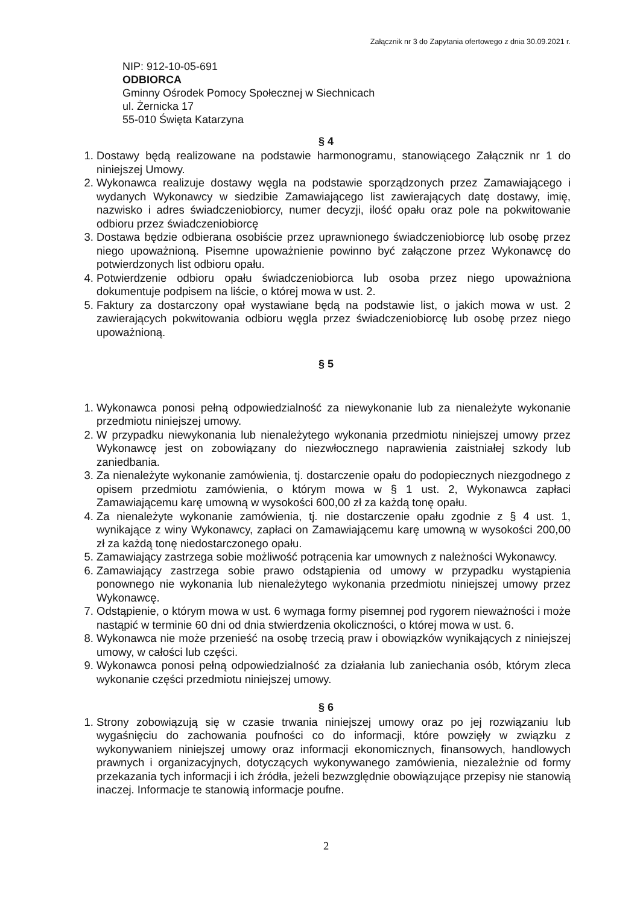Załącznik nr 3 do Zapytania ofertowego z dnia 30.09.2021 r.
NIP: 912-10-05-691
ODBIORCA
Gminny Ośrodek Pomocy Społecznej w Siechnicach
ul. Żernicka 17
55-010 Święta Katarzyna
§ 4
1. Dostawy będą realizowane na podstawie harmonogramu, stanowiącego Załącznik nr 1 do niniejszej Umowy.
2. Wykonawca realizuje dostawy węgla na podstawie sporządzonych przez Zamawiającego i wydanych Wykonawcy w siedzibie Zamawiającego list zawierających datę dostawy, imię, nazwisko i adres świadczeniobiorcy, numer decyzji, ilość opału oraz pole na pokwitowanie odbioru przez świadczeniobiorcę
3. Dostawa będzie odbierana osobiście przez uprawnionego świadczeniobiorcę lub osobę przez niego upoważnioną. Pisemne upoważnienie powinno być załączone przez Wykonawcę do potwierdzonych list odbioru opału.
4. Potwierdzenie odbioru opału świadczeniobiorca lub osoba przez niego upoważniona dokumentuje podpisem na liście, o której mowa w ust. 2.
5. Faktury za dostarczony opał wystawiane będą na podstawie list, o jakich mowa w ust. 2 zawierających pokwitowania odbioru węgla przez świadczeniobiorcę lub osobę przez niego upoważnioną.
§ 5
1. Wykonawca ponosi pełną odpowiedzialność za niewykonanie lub za nienależyte wykonanie przedmiotu niniejszej umowy.
2. W przypadku niewykonania lub nienależytego wykonania przedmiotu niniejszej umowy przez Wykonawcę jest on zobowiązany do niezwłocznego naprawienia zaistniałej szkody lub zaniedbania.
3. Za nienależyte wykonanie zamówienia, tj. dostarczenie opału do podopiecznych niezgodnego z opisem przedmiotu zamówienia, o którym mowa w § 1 ust. 2, Wykonawca zapłaci Zamawiającemu karę umowną w wysokości 600,00 zł za każdą tonę opału.
4. Za nienależyte wykonanie zamówienia, tj. nie dostarczenie opału zgodnie z § 4 ust. 1, wynikające z winy Wykonawcy, zapłaci on Zamawiającemu karę umowną w wysokości 200,00 zł za każdą tonę niedostarczonego opału.
5. Zamawiający zastrzega sobie możliwość potrącenia kar umownych z należności Wykonawcy.
6. Zamawiający zastrzega sobie prawo odstąpienia od umowy w przypadku wystąpienia ponownego nie wykonania lub nienależytego wykonania przedmiotu niniejszej umowy przez Wykonawcę.
7. Odstąpienie, o którym mowa w ust. 6 wymaga formy pisemnej pod rygorem nieważności i może nastąpić w terminie 60 dni od dnia stwierdzenia okoliczności, o której mowa w ust. 6.
8. Wykonawca nie może przenieść na osobę trzecią praw i obowiązków wynikających z niniejszej umowy, w całości lub części.
9. Wykonawca ponosi pełną odpowiedzialność za działania lub zaniechania osób, którym zleca wykonanie części przedmiotu niniejszej umowy.
§ 6
1. Strony zobowiązują się w czasie trwania niniejszej umowy oraz po jej rozwiązaniu lub wygaśnięciu do zachowania poufności co do informacji, które powzięły w związku z wykonywaniem niniejszej umowy oraz informacji ekonomicznych, finansowych, handlowych prawnych i organizacyjnych, dotyczących wykonywanego zamówienia, niezależnie od formy przekazania tych informacji i ich źródła, jeżeli bezwzględnie obowiązujące przepisy nie stanowią inaczej. Informacje te stanowią informacje poufne.
2